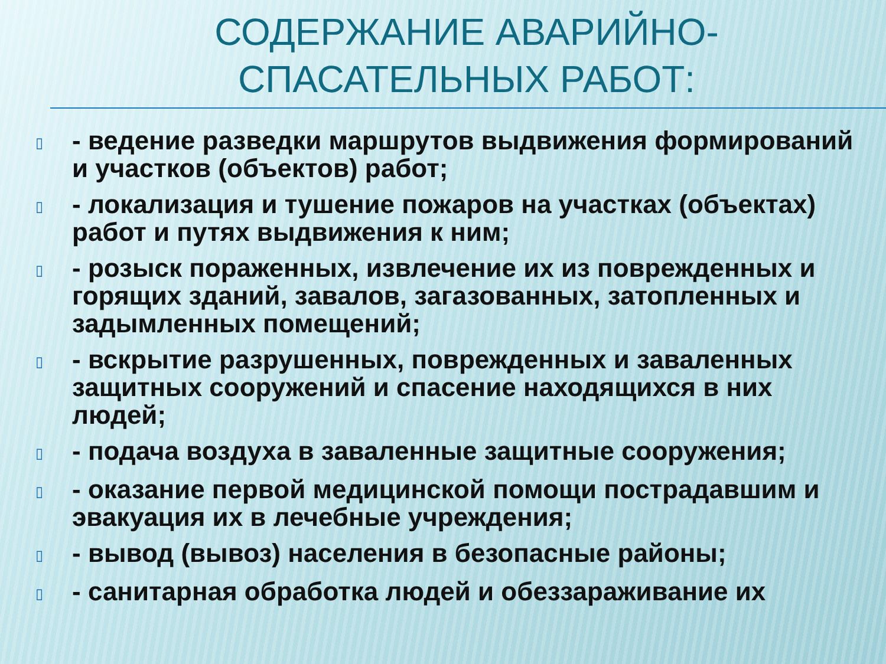СОДЕРЖАНИЕ АВАРИЙНО-
СПАСАТЕЛЬНЫХ РАБОТ:
▯ - ведение разведки маршрутов выдвижения формирований и участков (объектов) работ;
▯ - локализация и тушение пожаров на участках (объектах) работ и путях выдвижения к ним;
▯ - розыск пораженных, извлечение их из поврежденных и горящих зданий, завалов, загазованных, затопленных и задымленных помещений;
▯ - вскрытие разрушенных, поврежденных и заваленных защитных сооружений и спасение находящихся в них людей;
▯ - подача воздуха в заваленные защитные сооружения;
▯ - оказание первой медицинской помощи пострадавшим и эвакуация их в лечебные учреждения;
▯ - вывод (вывоз) населения в безопасные районы;
▯ - санитарная обработка людей и обеззараживание их